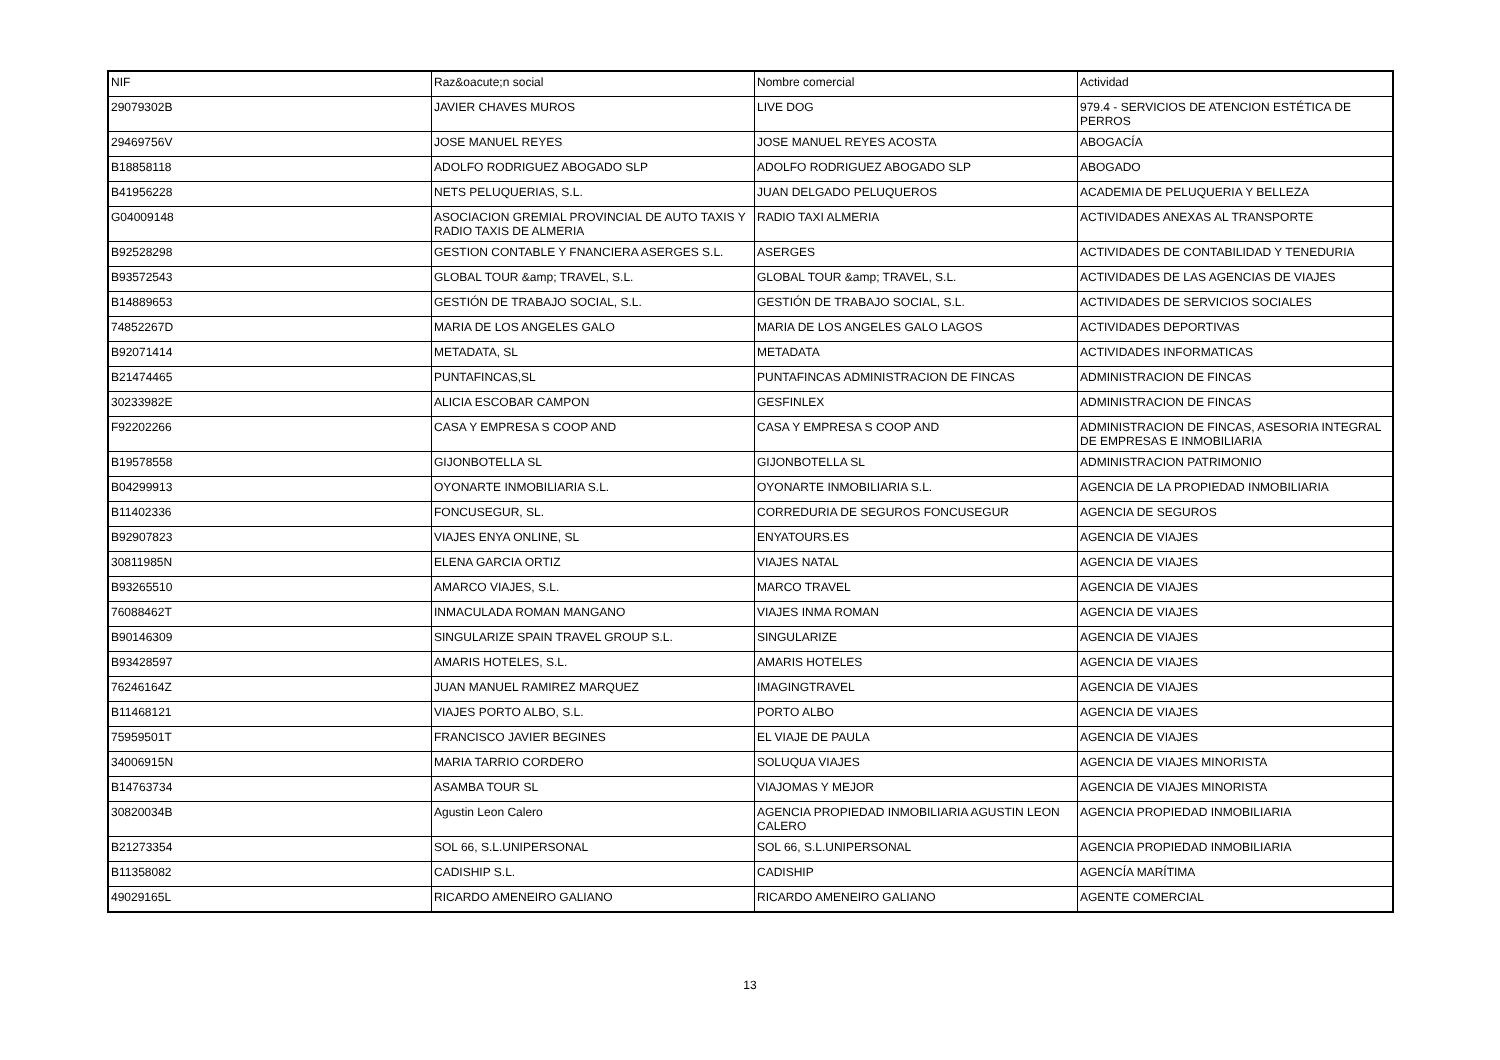| NIF | Raz&oacute;n social | Nombre comercial | Actividad |
| --- | --- | --- | --- |
| 29079302B | JAVIER CHAVES MUROS | LIVE DOG | 979.4 - SERVICIOS DE ATENCION ESTÉTICA DE PERROS |
| 29469756V | JOSE MANUEL REYES | JOSE MANUEL REYES ACOSTA | ABOGACÍA |
| B18858118 | ADOLFO RODRIGUEZ ABOGADO SLP | ADOLFO RODRIGUEZ ABOGADO SLP | ABOGADO |
| B41956228 | NETS PELUQUERIAS, S.L. | JUAN DELGADO PELUQUEROS | ACADEMIA DE PELUQUERIA Y BELLEZA |
| G04009148 | ASOCIACION GREMIAL PROVINCIAL DE AUTO TAXIS Y RADIO TAXIS DE ALMERIA | RADIO TAXI ALMERIA | ACTIVIDADES ANEXAS AL TRANSPORTE |
| B92528298 | GESTION CONTABLE Y FNANCIERA ASERGES S.L. | ASERGES | ACTIVIDADES DE CONTABILIDAD Y TENEDURIA |
| B93572543 | GLOBAL TOUR &amp; TRAVEL, S.L. | GLOBAL TOUR &amp; TRAVEL, S.L. | ACTIVIDADES DE LAS AGENCIAS DE VIAJES |
| B14889653 | GESTIÓN DE TRABAJO SOCIAL, S.L. | GESTIÓN DE TRABAJO SOCIAL, S.L. | ACTIVIDADES DE SERVICIOS SOCIALES |
| 74852267D | MARIA DE LOS ANGELES GALO | MARIA DE LOS ANGELES GALO LAGOS | ACTIVIDADES DEPORTIVAS |
| B92071414 | METADATA, SL | METADATA | ACTIVIDADES INFORMATICAS |
| B21474465 | PUNTAFINCAS,SL | PUNTAFINCAS ADMINISTRACION DE FINCAS | ADMINISTRACION DE FINCAS |
| 30233982E | ALICIA ESCOBAR CAMPON | GESFINLEX | ADMINISTRACION DE FINCAS |
| F92202266 | CASA Y EMPRESA S COOP AND | CASA Y EMPRESA S COOP AND | ADMINISTRACION DE FINCAS, ASESORIA INTEGRAL DE EMPRESAS E INMOBILIARIA |
| B19578558 | GIJONBOTELLA SL | GIJONBOTELLA SL | ADMINISTRACION PATRIMONIO |
| B04299913 | OYONARTE INMOBILIARIA S.L. | OYONARTE INMOBILIARIA S.L. | AGENCIA DE LA PROPIEDAD INMOBILIARIA |
| B11402336 | FONCUSEGUR, SL. | CORREDURIA DE SEGUROS FONCUSEGUR | AGENCIA DE SEGUROS |
| B92907823 | VIAJES ENYA ONLINE, SL | ENYATOURS.ES | AGENCIA DE VIAJES |
| 30811985N | ELENA GARCIA ORTIZ | VIAJES NATAL | AGENCIA DE VIAJES |
| B93265510 | AMARCO VIAJES, S.L. | MARCO TRAVEL | AGENCIA DE VIAJES |
| 76088462T | INMACULADA ROMAN MANGANO | VIAJES INMA ROMAN | AGENCIA DE VIAJES |
| B90146309 | SINGULARIZE SPAIN TRAVEL GROUP S.L. | SINGULARIZE | AGENCIA DE VIAJES |
| B93428597 | AMARIS HOTELES, S.L. | AMARIS HOTELES | AGENCIA DE VIAJES |
| 76246164Z | JUAN MANUEL RAMIREZ MARQUEZ | IMAGINGTRAVEL | AGENCIA DE VIAJES |
| B11468121 | VIAJES PORTO ALBO, S.L. | PORTO ALBO | AGENCIA DE VIAJES |
| 75959501T | FRANCISCO JAVIER BEGINES | EL VIAJE DE PAULA | AGENCIA DE VIAJES |
| 34006915N | MARIA TARRIO CORDERO | SOLUQUA VIAJES | AGENCIA DE VIAJES MINORISTA |
| B14763734 | ASAMBA TOUR SL | VIAJOMAS Y MEJOR | AGENCIA DE VIAJES MINORISTA |
| 30820034B | Agustin Leon Calero | AGENCIA PROPIEDAD INMOBILIARIA AGUSTIN LEON CALERO | AGENCIA PROPIEDAD INMOBILIARIA |
| B21273354 | SOL 66, S.L.UNIPERSONAL | SOL 66, S.L.UNIPERSONAL | AGENCIA PROPIEDAD INMOBILIARIA |
| B11358082 | CADISHIP S.L. | CADISHIP | AGENCÍA MARÍTIMA |
| 49029165L | RICARDO AMENEIRO GALIANO | RICARDO AMENEIRO GALIANO | AGENTE COMERCIAL |
13